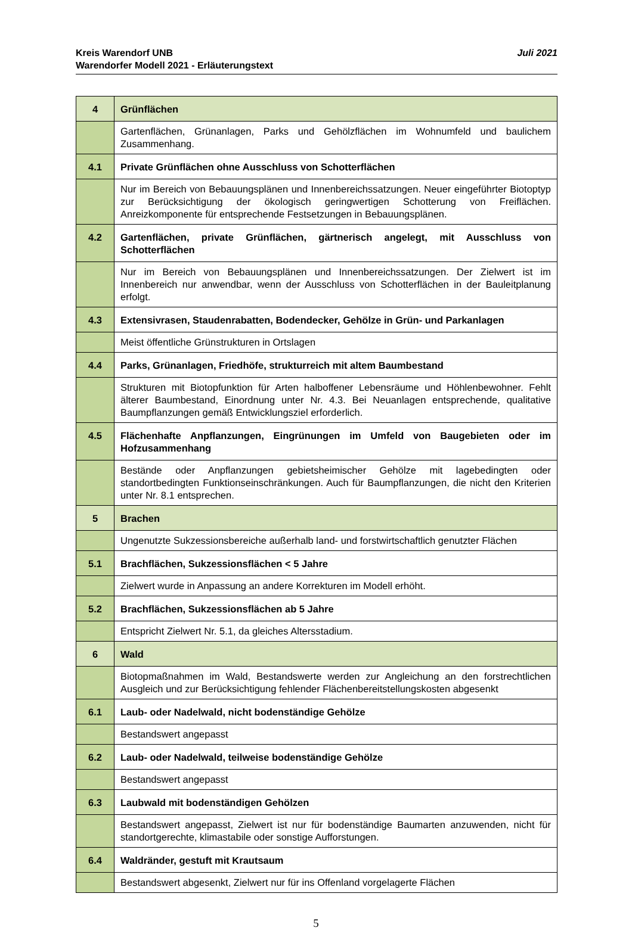Juli 2021 Kreis Warendorf UNB
Warendorfer Modell 2021 - Erläuterungstext
| 4 | Grünflächen |
| | Gartenflächen, Grünanlagen, Parks und Gehölzflächen im Wohnumfeld und baulichem Zusammenhang. |
| 4.1 | Private Grünflächen ohne Ausschluss von Schotterflächen |
| | Nur im Bereich von Bebauungsplänen und Innenbereichssatzungen. Neuer eingeführter Biotoptyp zur Berücksichtigung der ökologisch geringwertigen Schotterung von Freiflächen. Anreizkomponente für entsprechende Festsetzungen in Bebauungsplänen. |
| 4.2 | Gartenflächen, private Grünflächen, gärtnerisch angelegt, mit Ausschluss von Schotterflächen |
| | Nur im Bereich von Bebauungsplänen und Innenbereichssatzungen. Der Zielwert ist im Innenbereich nur anwendbar, wenn der Ausschluss von Schotterflächen in der Bauleitplanung erfolgt. |
| 4.3 | Extensivrasen, Staudenrabatten, Bodendecker, Gehölze in Grün- und Parkanlagen |
| | Meist öffentliche Grünstrukturen in Ortslagen |
| 4.4 | Parks, Grünanlagen, Friedhöfe, strukturreich mit altem Baumbestand |
| | Strukturen mit Biotopfunktion für Arten halboffener Lebensräume und Höhlenbewohner. Fehlt älterer Baumbestand, Einordnung unter Nr. 4.3. Bei Neuanlagen entsprechende, qualitative Baumpflanzungen gemäß Entwicklungsziel erforderlich. |
| 4.5 | Flächenhafte Anpflanzungen, Eingrünungen im Umfeld von Baugebieten oder im Hofzusammenhang |
| | Bestände oder Anpflanzungen gebietsheimischer Gehölze mit lagebedingten oder standortbedingten Funktionseinschränkungen. Auch für Baumpflanzungen, die nicht den Kriterien unter Nr. 8.1 entsprechen. |
| 5 | Brachen |
| | Ungenutzte Sukzessionsbereiche außerhalb land- und forstwirtschaftlich genutzter Flächen |
| 5.1 | Brachflächen, Sukzessionsflächen < 5 Jahre |
| | Zielwert wurde in Anpassung an andere Korrekturen im Modell erhöht. |
| 5.2 | Brachflächen, Sukzessionsflächen ab 5 Jahre |
| | Entspricht Zielwert Nr. 5.1, da gleiches Altersstadium. |
| 6 | Wald |
| | Biotopmaßnahmen im Wald, Bestandswerte werden zur Angleichung an den forstrechtlichen Ausgleich und zur Berücksichtigung fehlender Flächenbereitstellungskosten abgesenkt |
| 6.1 | Laub- oder Nadelwald, nicht bodenständige Gehölze |
| | Bestandswert angepasst |
| 6.2 | Laub- oder Nadelwald, teilweise bodenständige Gehölze |
| | Bestandswert angepasst |
| 6.3 | Laubwald mit bodenständigen Gehölzen |
| | Bestandswert angepasst, Zielwert ist nur für bodenständige Baumarten anzuwenden, nicht für standortgerechte, klimastabile oder sonstige Aufforstungen. |
| 6.4 | Waldränder, gestuft mit Krautsaum |
| | Bestandswert abgesenkt, Zielwert nur für ins Offenland vorgelagerte Flächen |
5